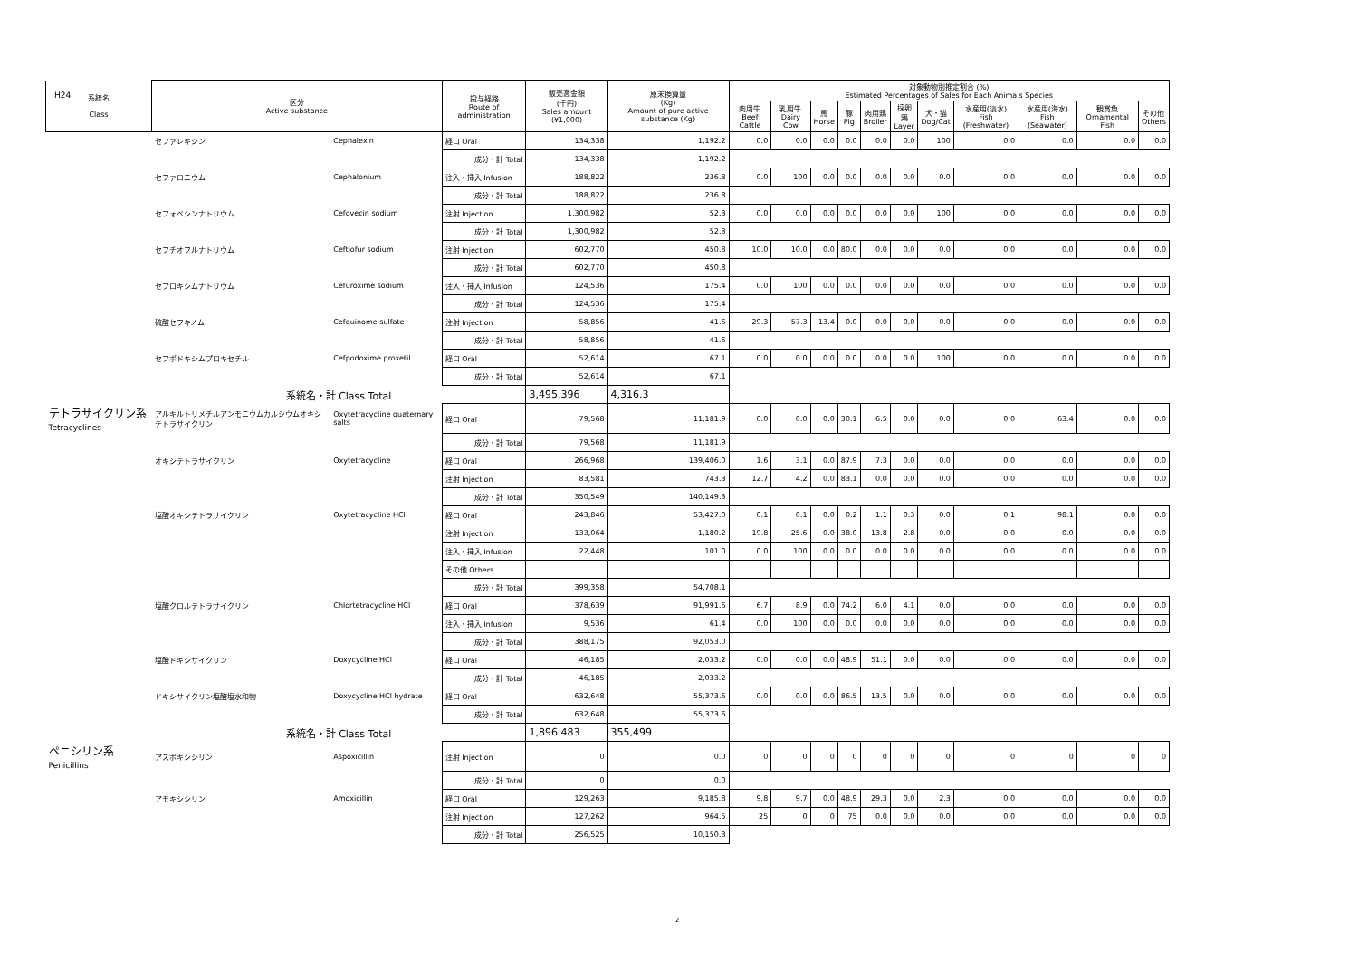H24
| 系統名 Class | 区分 Active substance | | 投与経路 Route of administration | 販売高金額 (千円) Sales amount (¥1,000) | 原末換算量 (Kg) Amount of pure active substance (Kg) | 対象動物別推定割合 (%) Estimated Percentages of Sales for Each Animals Species | | | | | | | | | | |
| --- | --- | --- | --- | --- | --- | --- | --- | --- | --- | --- | --- | --- | --- | --- | --- | --- |
| | | | | | | 肉用牛 Beef Cattle | 乳用牛 Dairy Cow | 馬 Horse | 豚 Pig | 肉用鶏 Broiler | 採卵鶏 Layer | 犬・猫 Dog/Cat | 水産用(淡水) Fish (Freshwater) | 水産用(海水) Fish (Seawater) | 観賞魚 Ornamental Fish | その他 Others |
| | セファレキシン | Cephalexin | 経口 Oral | 134,338 | 1,192.2 | 0.0 | 0.0 | 0.0 | 0.0 | 0.0 | 0.0 | 100 | 0.0 | 0.0 | 0.0 | 0.0 |
| | | | 成分・計 Total | 134,338 | 1,192.2 | | | | | | | | | | | |
| | セファロニウム | Cephalonium | 注入・挿入 Infusion | 188,822 | 236.8 | 0.0 | 100 | 0.0 | 0.0 | 0.0 | 0.0 | 0.0 | 0.0 | 0.0 | 0.0 | 0.0 |
| | | | 成分・計 Total | 188,822 | 236.8 | | | | | | | | | | | |
| | セフォベシンナトリウム | Cefovecin sodium | 注射 Injection | 1,300,982 | 52.3 | 0.0 | 0.0 | 0.0 | 0.0 | 0.0 | 0.0 | 100 | 0.0 | 0.0 | 0.0 | 0.0 |
| | | | 成分・計 Total | 1,300,982 | 52.3 | | | | | | | | | | | |
| | セフチオフルナトリウム | Ceftiofur sodium | 注射 Injection | 602,770 | 450.8 | 10.0 | 10.0 | 0.0 | 80.0 | 0.0 | 0.0 | 0.0 | 0.0 | 0.0 | 0.0 | 0.0 |
| | | | 成分・計 Total | 602,770 | 450.8 | | | | | | | | | | | |
| | セフロキシムナトリウム | Cefuroxime sodium | 注入・挿入 Infusion | 124,536 | 175.4 | 0.0 | 100 | 0.0 | 0.0 | 0.0 | 0.0 | 0.0 | 0.0 | 0.0 | 0.0 | 0.0 |
| | | | 成分・計 Total | 124,536 | 175.4 | | | | | | | | | | | |
| | 硫酸セフキノム | Cefquinome sulfate | 注射 Injection | 58,856 | 41.6 | 29.3 | 57.3 | 13.4 | 0.0 | 0.0 | 0.0 | 0.0 | 0.0 | 0.0 | 0.0 | 0.0 |
| | | | 成分・計 Total | 58,856 | 41.6 | | | | | | | | | | | |
| | セフポドキシムプロキセチル | Cefpodoxime proxetil | 経口 Oral | 52,614 | 67.1 | 0.0 | 0.0 | 0.0 | 0.0 | 0.0 | 0.0 | 100 | 0.0 | 0.0 | 0.0 | 0.0 |
| | | | 成分・計 Total | 52,614 | 67.1 | | | | | | | | | | | |
| | 系統名・計 Class Total | | | 3,495,396 | 4,316.3 | | | | | | | | | | | |
| テトラサイクリン系 Tetracyclines | アルキルトリメチルアンモニウムカルシウムオキシテトラサイクリン | Oxytetracycline quaternary salts | 経口 Oral | 79,568 | 11,181.9 | 0.0 | 0.0 | 0.0 | 30.1 | 6.5 | 0.0 | 0.0 | 0.0 | 63.4 | 0.0 | 0.0 |
| | | | 成分・計 Total | 79,568 | 11,181.9 | | | | | | | | | | | |
| | オキシテトラサイクリン | Oxytetracycline | 経口 Oral | 266,968 | 139,406.0 | 1.6 | 3.1 | 0.0 | 87.9 | 7.3 | 0.0 | 0.0 | 0.0 | 0.0 | 0.0 | 0.0 |
| | | | 注射 Injection | 83,581 | 743.3 | 12.7 | 4.2 | 0.0 | 83.1 | 0.0 | 0.0 | 0.0 | 0.0 | 0.0 | 0.0 | 0.0 |
| | | | 成分・計 Total | 350,549 | 140,149.3 | | | | | | | | | | | |
| | 塩酸オキシテトラサイクリン | Oxytetracycline HCl | 経口 Oral | 243,846 | 53,427.0 | 0.1 | 0.1 | 0.0 | 0.2 | 1.1 | 0.3 | 0.0 | 0.1 | 98.1 | 0.0 | 0.0 |
| | | | 注射 Injection | 133,064 | 1,180.2 | 19.8 | 25.6 | 0.0 | 38.0 | 13.8 | 2.8 | 0.0 | 0.0 | 0.0 | 0.0 | 0.0 |
| | | | 注入・挿入 Infusion | 22,448 | 101.0 | 0.0 | 100 | 0.0 | 0.0 | 0.0 | 0.0 | 0.0 | 0.0 | 0.0 | 0.0 | 0.0 |
| | | | その他 Others | | | | | | | | | | | | | |
| | | | 成分・計 Total | 399,358 | 54,708.1 | | | | | | | | | | | |
| | 塩酸クロルテトラサイクリン | Chlortetracycline HCl | 経口 Oral | 378,639 | 91,991.6 | 6.7 | 8.9 | 0.0 | 74.2 | 6.0 | 4.1 | 0.0 | 0.0 | 0.0 | 0.0 | 0.0 |
| | | | 注入・挿入 Infusion | 9,536 | 61.4 | 0.0 | 100 | 0.0 | 0.0 | 0.0 | 0.0 | 0.0 | 0.0 | 0.0 | 0.0 | 0.0 |
| | | | 成分・計 Total | 388,175 | 92,053.0 | | | | | | | | | | | |
| | 塩酸ドキシサイクリン | Doxycycline HCl | 経口 Oral | 46,185 | 2,033.2 | 0.0 | 0.0 | 0.0 | 48.9 | 51.1 | 0.0 | 0.0 | 0.0 | 0.0 | 0.0 | 0.0 |
| | | | 成分・計 Total | 46,185 | 2,033.2 | | | | | | | | | | | |
| | ドキシサイクリン塩酸塩水和物 | Doxycycline HCl hydrate | 経口 Oral | 632,648 | 55,373.6 | 0.0 | 0.0 | 0.0 | 86.5 | 13.5 | 0.0 | 0.0 | 0.0 | 0.0 | 0.0 | 0.0 |
| | | | 成分・計 Total | 632,648 | 55,373.6 | | | | | | | | | | | |
| | 系統名・計 Class Total | | | 1,896,483 | 355,499 | | | | | | | | | | | |
| ペニシリン系 Penicillins | アスポキシシリン | Aspoxicillin | 注射 Injection | 0 | 0.0 | 0 | 0 | 0 | 0 | 0 | 0 | 0 | 0 | 0 | 0 | 0 |
| | | | 成分・計 Total | 0 | 0.0 | | | | | | | | | | | |
| | アモキシシリン | Amoxicillin | 経口 Oral | 129,263 | 9,185.8 | 9.8 | 9.7 | 0.0 | 48.9 | 29.3 | 0.0 | 2.3 | 0.0 | 0.0 | 0.0 | 0.0 |
| | | | 注射 Injection | 127,262 | 964.5 | 25 | 0 | 0 | 75 | 0.0 | 0.0 | 0.0 | 0.0 | 0.0 | 0.0 | 0.0 |
| | | | 成分・計 Total | 256,525 | 10,150.3 | | | | | | | | | | | |
2